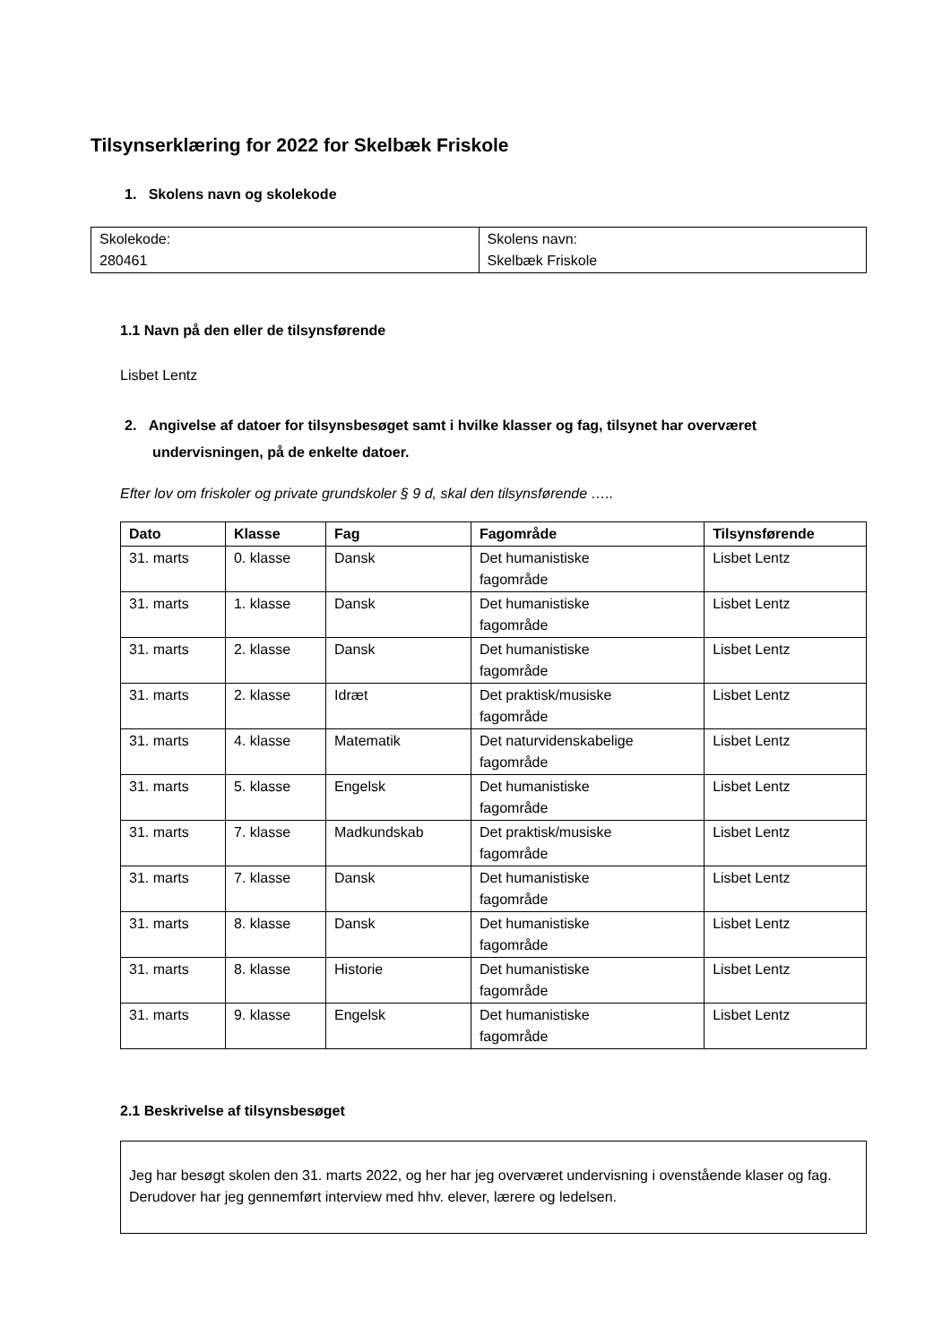Tilsynserklæring for 2022 for Skelbæk Friskole
1. Skolens navn og skolekode
| Skolekode: 280461 | Skolens navn: Skelbæk Friskole |
1.1 Navn på den eller de tilsynsførende
Lisbet Lentz
2. Angivelse af datoer for tilsynsbesøget samt i hvilke klasser og fag, tilsynet har overværet
undervisningen, på de enkelte datoer.
Efter lov om friskoler og private grundskoler § 9 d, skal den tilsynsførende …..
| Dato | Klasse | Fag | Fagområde | Tilsynsførende |
| --- | --- | --- | --- | --- |
| 31. marts | 0. klasse | Dansk | Det humanistiske fagområde | Lisbet Lentz |
| 31. marts | 1. klasse | Dansk | Det humanistiske fagområde | Lisbet Lentz |
| 31. marts | 2. klasse | Dansk | Det humanistiske fagområde | Lisbet Lentz |
| 31. marts | 2. klasse | Idræt | Det praktisk/musiske fagområde | Lisbet Lentz |
| 31. marts | 4. klasse | Matematik | Det naturvidenskabelige fagområde | Lisbet Lentz |
| 31. marts | 5. klasse | Engelsk | Det humanistiske fagområde | Lisbet Lentz |
| 31. marts | 7. klasse | Madkundskab | Det praktisk/musiske fagområde | Lisbet Lentz |
| 31. marts | 7. klasse | Dansk | Det humanistiske fagområde | Lisbet Lentz |
| 31. marts | 8. klasse | Dansk | Det humanistiske fagområde | Lisbet Lentz |
| 31. marts | 8. klasse | Historie | Det humanistiske fagområde | Lisbet Lentz |
| 31. marts | 9. klasse | Engelsk | Det humanistiske fagområde | Lisbet Lentz |
2.1 Beskrivelse af tilsynsbesøget
Jeg har besøgt skolen den 31. marts 2022, og her har jeg overværet undervisning i ovenstående klaser og fag. Derudover har jeg gennemført interview med hhv. elever, lærere og ledelsen.